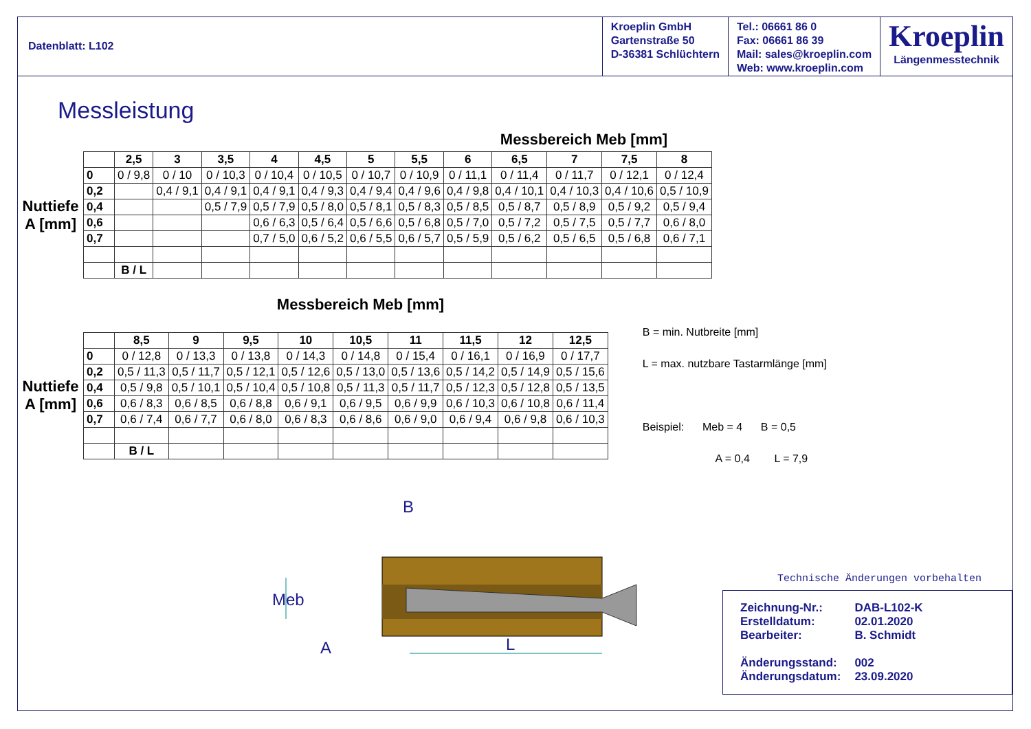Datenblatt: L102 Kroeplin GmbH
Gartenstraße 50
D-36381 Schlüchtern
Tel.: 06661 86 0
Fax: 06661 86 39
Mail: sales@kroeplin.com
Web: www.kroeplin.com
Kroeplin
Längenmesstechnik
Messleistung
Messbereich Meb [mm]
Nuttiefe A [mm]
| | 2,5 | 3 | 3,5 | 4 | 4,5 | 5 | 5,5 | 6 | 6,5 | 7 | 7,5 | 8 |
| --- | --- | --- | --- | --- | --- | --- | --- | --- | --- | --- | --- | --- |
| 0 | 0 / 9,8 | 0 / 10 | 0 / 10,3 | 0 / 10,4 | 0 / 10,5 | 0 / 10,7 | 0 / 10,9 | 0 / 11,1 | 0 / 11,4 | 0 / 11,7 | 0 / 12,1 | 0 / 12,4 |
| 0,2 | | 0,4 / 9,1 | 0,4 / 9,1 | 0,4 / 9,1 | 0,4 / 9,3 | 0,4 / 9,4 | 0,4 / 9,6 | 0,4 / 9,8 | 0,4 / 10,1 | 0,4 / 10,3 | 0,4 / 10,6 | 0,5 / 10,9 |
| 0,4 | | | 0,5 / 7,9 | 0,5 / 7,9 | 0,5 / 8,0 | 0,5 / 8,1 | 0,5 / 8,3 | 0,5 / 8,5 | 0,5 / 8,7 | 0,5 / 8,9 | 0,5 / 9,2 | 0,5 / 9,4 |
| 0,6 | | | | 0,6 / 6,3 | 0,5 / 6,4 | 0,5 / 6,6 | 0,5 / 6,8 | 0,5 / 7,0 | 0,5 / 7,2 | 0,5 / 7,5 | 0,5 / 7,7 | 0,6 / 8,0 |
| 0,7 | | | | 0,7 / 5,0 | 0,6 / 5,2 | 0,6 / 5,5 | 0,6 / 5,7 | 0,5 / 5,9 | 0,5 / 6,2 | 0,5 / 6,5 | 0,5 / 6,8 | 0,6 / 7,1 |
| | B / L | | | | | | | | | | | |
Messbereich Meb [mm]
Nuttiefe A [mm]
| | 8,5 | 9 | 9,5 | 10 | 10,5 | 11 | 11,5 | 12 | 12,5 |
| --- | --- | --- | --- | --- | --- | --- | --- | --- | --- |
| 0 | 0 / 12,8 | 0 / 13,3 | 0 / 13,8 | 0 / 14,3 | 0 / 14,8 | 0 / 15,4 | 0 / 16,1 | 0 / 16,9 | 0 / 17,7 |
| 0,2 | 0,5 / 11,3 | 0,5 / 11,7 | 0,5 / 12,1 | 0,5 / 12,6 | 0,5 / 13,0 | 0,5 / 13,6 | 0,5 / 14,2 | 0,5 / 14,9 | 0,5 / 15,6 |
| 0,4 | 0,5 / 9,8 | 0,5 / 10,1 | 0,5 / 10,4 | 0,5 / 10,8 | 0,5 / 11,3 | 0,5 / 11,7 | 0,5 / 12,3 | 0,5 / 12,8 | 0,5 / 13,5 |
| 0,6 | 0,6 / 8,3 | 0,6 / 8,5 | 0,6 / 8,8 | 0,6 / 9,1 | 0,6 / 9,5 | 0,6 / 9,9 | 0,6 / 10,3 | 0,6 / 10,8 | 0,6 / 11,4 |
| 0,7 | 0,6 / 7,4 | 0,6 / 7,7 | 0,6 / 8,0 | 0,6 / 8,3 | 0,6 / 8,6 | 0,6 / 9,0 | 0,6 / 9,4 | 0,6 / 9,8 | 0,6 / 10,3 |
| | B / L | | | | | | | | |
B = min. Nutbreite [mm]
L = max. nutzbare Tastarmlänge [mm]
Beispiel: Meb = 4 B = 0,5
A = 0,4 L = 7,9
Meb
B
A
L
Technische Änderungen vorbehalten
| Zeichnung-Nr.: | DAB-L102-K |
| Erstelldatum: | 02.01.2020 |
| Bearbeiter: | B. Schmidt |
| Änderungsstand: | 002 |
| Änderungsdatum: | 23.09.2020 |